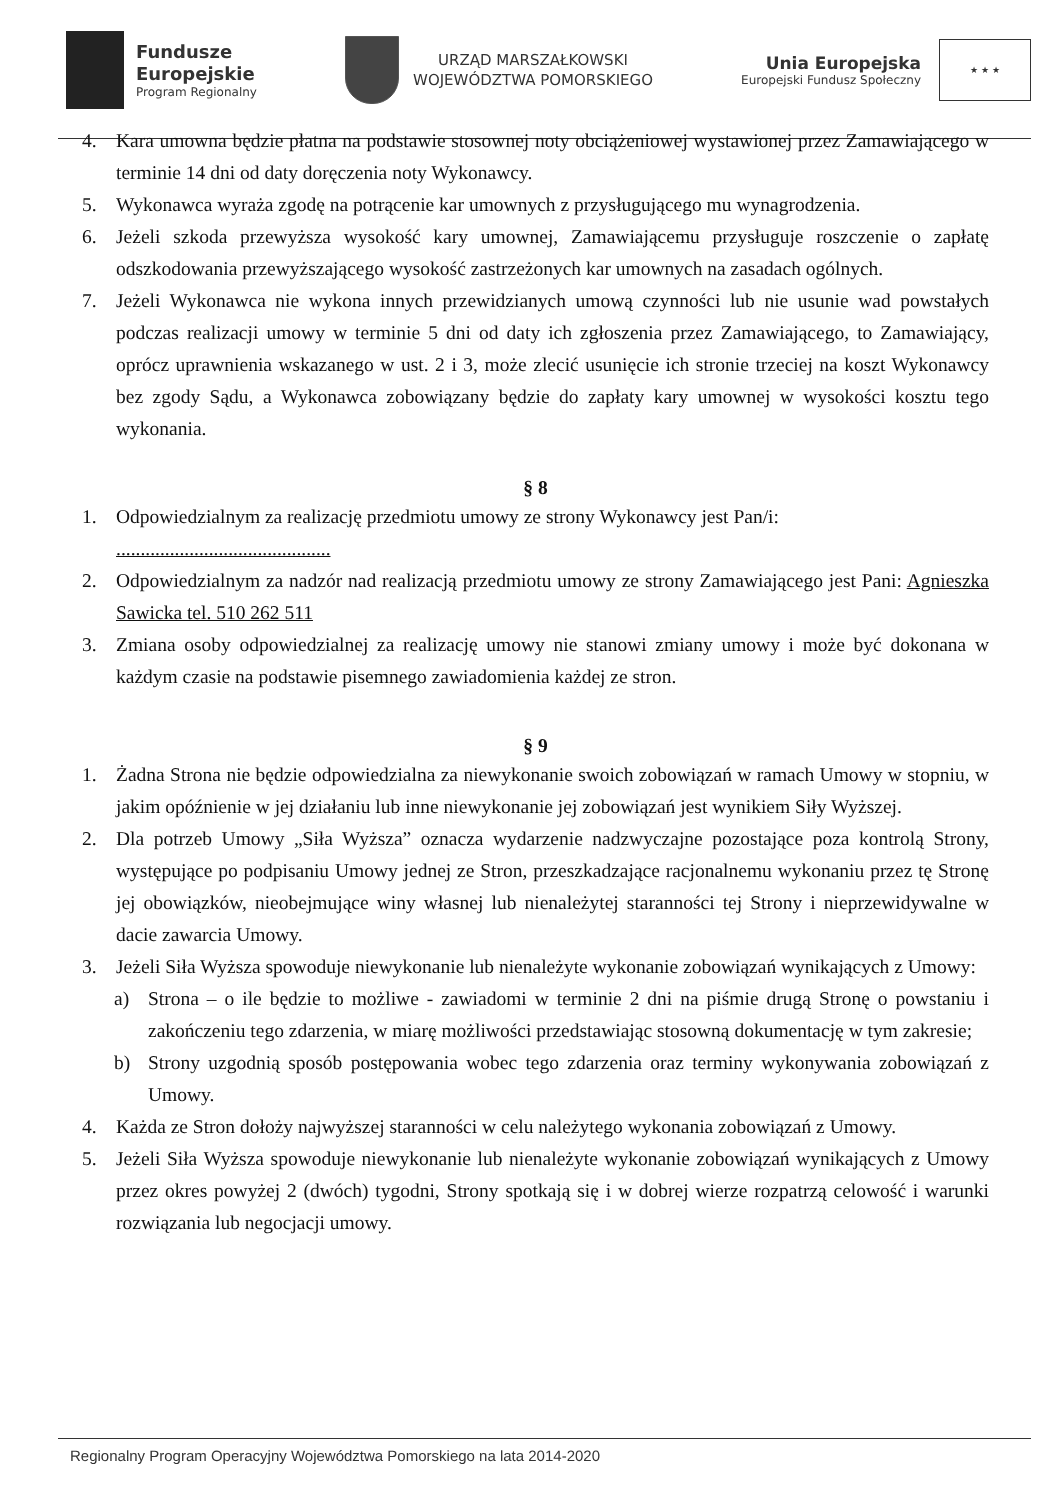Fundusze
Europejskie
Program Regionalny
URZĄD MARSZAŁKOWSKI
WOJEWÓDZTWA POMORSKIEGO
Unia Europejska
Europejski Fundusz Społeczny
★ ★ ★
4. Kara umowna będzie płatna na podstawie stosownej noty obciążeniowej wystawionej przez Zamawiającego w terminie 14 dni od daty doręczenia noty Wykonawcy.
5. Wykonawca wyraża zgodę na potrącenie kar umownych z przysługującego mu wynagrodzenia.
6. Jeżeli szkoda przewyższa wysokość kary umownej, Zamawiającemu przysługuje roszczenie o zapłatę odszkodowania przewyższającego wysokość zastrzeżonych kar umownych na zasadach ogólnych.
7. Jeżeli Wykonawca nie wykona innych przewidzianych umową czynności lub nie usunie wad powstałych podczas realizacji umowy w terminie 5 dni od daty ich zgłoszenia przez Zamawiającego, to Zamawiający, oprócz uprawnienia wskazanego w ust. 2 i 3, może zlecić usunięcie ich stronie trzeciej na koszt Wykonawcy bez zgody Sądu, a Wykonawca zobowiązany będzie do zapłaty kary umownej w wysokości kosztu tego wykonania.
§ 8
1. Odpowiedzialnym za realizację przedmiotu umowy ze strony Wykonawcy jest Pan/i:
............................................
2. Odpowiedzialnym za nadzór nad realizacją przedmiotu umowy ze strony Zamawiającego jest Pani: Agnieszka Sawicka tel. 510 262 511
3. Zmiana osoby odpowiedzialnej za realizację umowy nie stanowi zmiany umowy i może być dokonana w każdym czasie na podstawie pisemnego zawiadomienia każdej ze stron.
§ 9
1. Żadna Strona nie będzie odpowiedzialna za niewykonanie swoich zobowiązań w ramach Umowy w stopniu, w jakim opóźnienie w jej działaniu lub inne niewykonanie jej zobowiązań jest wynikiem Siły Wyższej.
2. Dla potrzeb Umowy „Siła Wyższa” oznacza wydarzenie nadzwyczajne pozostające poza kontrolą Strony, występujące po podpisaniu Umowy jednej ze Stron, przeszkadzające racjonalnemu wykonaniu przez tę Stronę jej obowiązków, nieobejmujące winy własnej lub nienależytej staranności tej Strony i nieprzewidywalne w dacie zawarcia Umowy.
3. Jeżeli Siła Wyższa spowoduje niewykonanie lub nienależyte wykonanie zobowiązań wynikających z Umowy:
a) Strona – o ile będzie to możliwe - zawiadomi w terminie 2 dni na piśmie drugą Stronę o powstaniu i zakończeniu tego zdarzenia, w miarę możliwości przedstawiając stosowną dokumentację w tym zakresie;
b) Strony uzgodnią sposób postępowania wobec tego zdarzenia oraz terminy wykonywania zobowiązań z Umowy.
4. Każda ze Stron dołoży najwyższej staranności w celu należytego wykonania zobowiązań z Umowy.
5. Jeżeli Siła Wyższa spowoduje niewykonanie lub nienależyte wykonanie zobowiązań wynikających z Umowy przez okres powyżej 2 (dwóch) tygodni, Strony spotkają się i w dobrej wierze rozpatrzą celowość i warunki rozwiązania lub negocjacji umowy.
Regionalny Program Operacyjny Województwa Pomorskiego na lata 2014-2020